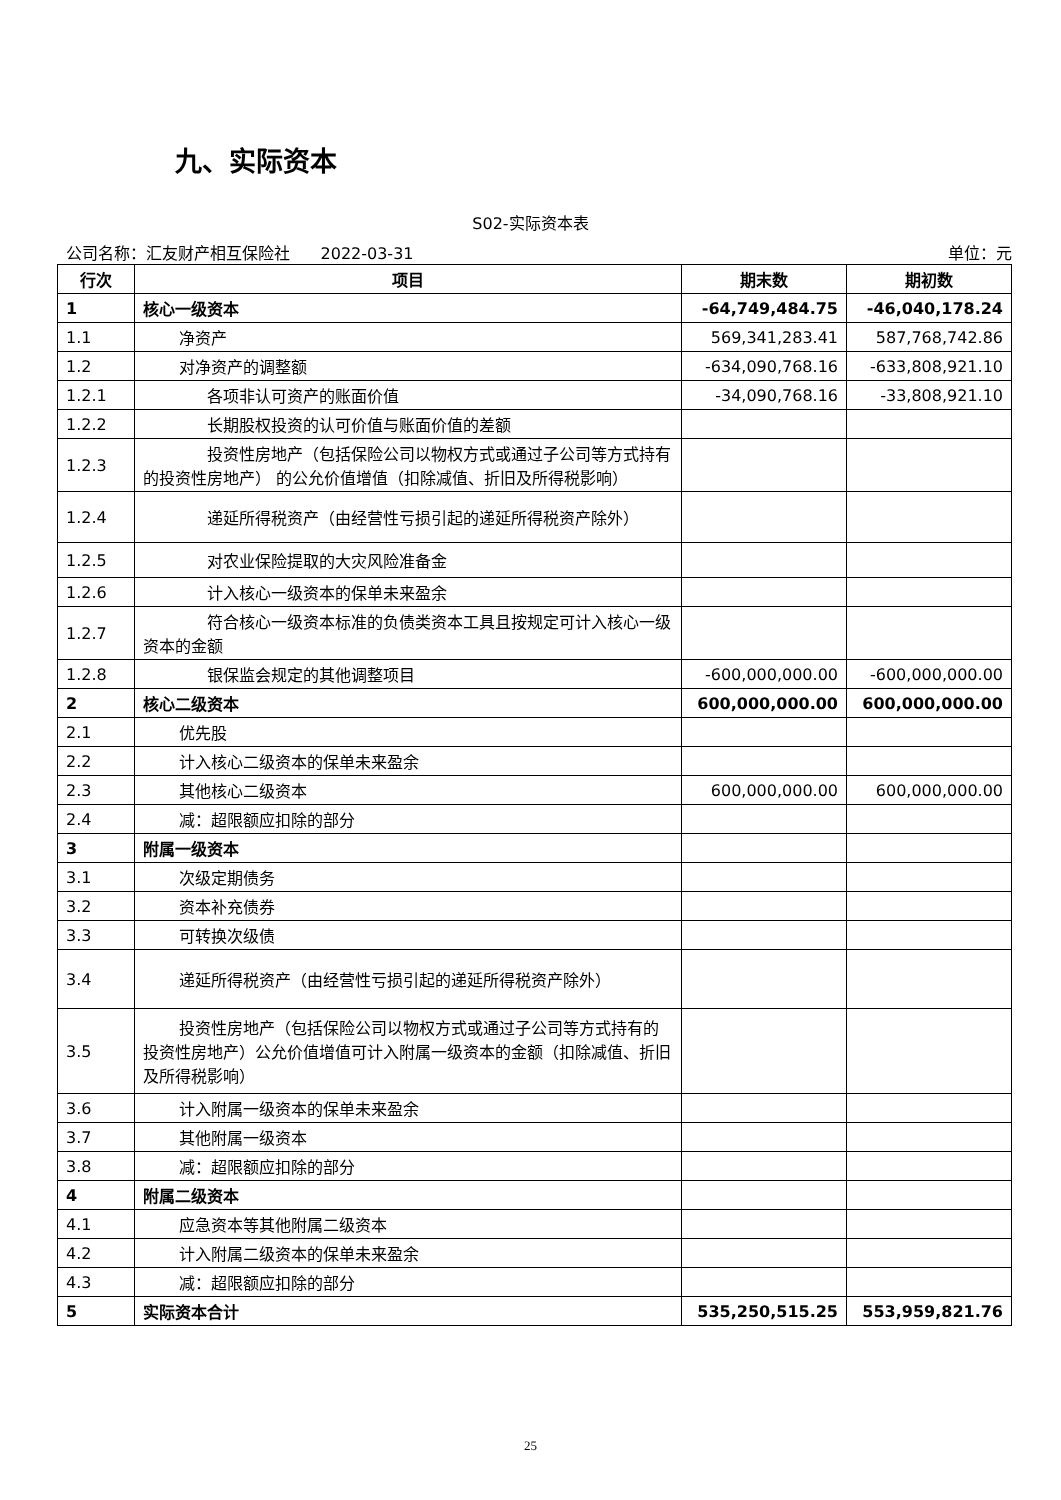九、实际资本
S02-实际资本表
公司名称：汇友财产相互保险社 2022-03-31 单位：元
| 行次 | 项目 | 期末数 | 期初数 |
| --- | --- | --- | --- |
| 1 | 核心一级资本 | -64,749,484.75 | -46,040,178.24 |
| 1.1 | 净资产 | 569,341,283.41 | 587,768,742.86 |
| 1.2 | 对净资产的调整额 | -634,090,768.16 | -633,808,921.10 |
| 1.2.1 | 各项非认可资产的账面价值 | -34,090,768.16 | -33,808,921.10 |
| 1.2.2 | 长期股权投资的认可价值与账面价值的差额 | | |
| 1.2.3 | 投资性房地产（包括保险公司以物权方式或通过子公司 等方式持有的投资性房地产） 的公允价值增值（扣除减值、折旧及所得税影响） | | |
| 1.2.4 | 递延所得税资产（由经营性亏损引起的递延所得税资产 除外） | | |
| 1.2.5 | 对农业保险提取的大灾风险准备金 | | |
| 1.2.6 | 计入核心一级资本的保单未来盈余 | | |
| 1.2.7 | 符合核心一级资本标准的负债类资本工具且按规定可计 入核心一级资本的金额 | | |
| 1.2.8 | 银保监会规定的其他调整项目 | -600,000,000.00 | -600,000,000.00 |
| 2 | 核心二级资本 | 600,000,000.00 | 600,000,000.00 |
| 2.1 | 优先股 | | |
| 2.2 | 计入核心二级资本的保单未来盈余 | | |
| 2.3 | 其他核心二级资本 | 600,000,000.00 | 600,000,000.00 |
| 2.4 | 减：超限额应扣除的部分 | | |
| 3 | 附属一级资本 | | |
| 3.1 | 次级定期债务 | | |
| 3.2 | 资本补充债券 | | |
| 3.3 | 可转换次级债 | | |
| 3.4 | 递延所得税资产（由经营性亏损引起的递延所得税资产除 外） | | |
| 3.5 | 投资性房地产（包括保险公司以物权方式或通过子公司等方 式持有的投资性房地产）公允价值增值可计入附属一级资本的金额（扣除减值、折旧及所得税影响） | | |
| 3.6 | 计入附属一级资本的保单未来盈余 | | |
| 3.7 | 其他附属一级资本 | | |
| 3.8 | 减：超限额应扣除的部分 | | |
| 4 | 附属二级资本 | | |
| 4.1 | 应急资本等其他附属二级资本 | | |
| 4.2 | 计入附属二级资本的保单未来盈余 | | |
| 4.3 | 减：超限额应扣除的部分 | | |
| 5 | 实际资本合计 | 535,250,515.25 | 553,959,821.76 |
25